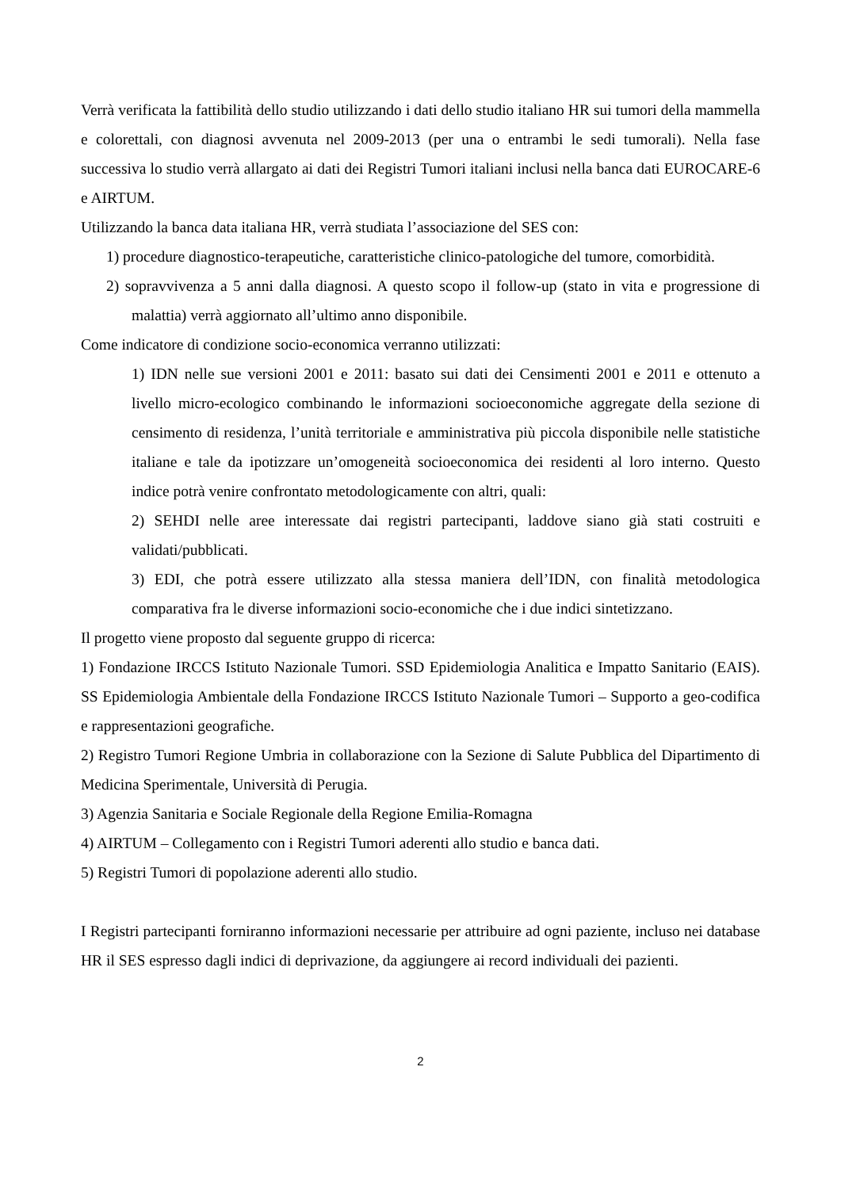Verrà verificata la fattibilità dello studio utilizzando i dati dello studio italiano HR sui tumori della mammella e colorettali, con diagnosi avvenuta nel 2009-2013 (per una o entrambi le sedi tumorali). Nella fase successiva lo studio verrà allargato ai dati dei Registri Tumori italiani inclusi nella banca dati EUROCARE-6 e AIRTUM.
Utilizzando la banca data italiana HR, verrà studiata l’associazione del SES con:
1) procedure diagnostico-terapeutiche, caratteristiche clinico-patologiche del tumore, comorbidità.
2) sopravvivenza a 5 anni dalla diagnosi. A questo scopo il follow-up (stato in vita e progressione di malattia) verrà aggiornato all’ultimo anno disponibile.
Come indicatore di condizione socio-economica verranno utilizzati:
1) IDN nelle sue versioni 2001 e 2011: basato sui dati dei Censimenti 2001 e 2011 e ottenuto a livello micro-ecologico combinando le informazioni socioeconomiche aggregate della sezione di censimento di residenza, l’unità territoriale e amministrativa più piccola disponibile nelle statistiche italiane e tale da ipotizzare un’omogeneità socioeconomica dei residenti al loro interno. Questo indice potrà venire confrontato metodologicamente con altri, quali:
2) SEHDI nelle aree interessate dai registri partecipanti, laddove siano già stati costruiti e validati/pubblicati.
3) EDI, che potrà essere utilizzato alla stessa maniera dell’IDN, con finalità metodologica comparativa fra le diverse informazioni socio-economiche che i due indici sintetizzano.
Il progetto viene proposto dal seguente gruppo di ricerca:
1) Fondazione IRCCS Istituto Nazionale Tumori. SSD Epidemiologia Analitica e Impatto Sanitario (EAIS). SS Epidemiologia Ambientale della Fondazione IRCCS Istituto Nazionale Tumori – Supporto a geo-codifica e rappresentazioni geografiche.
2) Registro Tumori Regione Umbria in collaborazione con la Sezione di Salute Pubblica del Dipartimento di Medicina Sperimentale, Università di Perugia.
3) Agenzia Sanitaria e Sociale Regionale della Regione Emilia-Romagna
4) AIRTUM – Collegamento con i Registri Tumori aderenti allo studio e banca dati.
5) Registri Tumori di popolazione aderenti allo studio.
I Registri partecipanti forniranno informazioni necessarie per attribuire ad ogni paziente, incluso nei database HR il SES espresso dagli indici di deprivazione, da aggiungere ai record individuali dei pazienti.
2